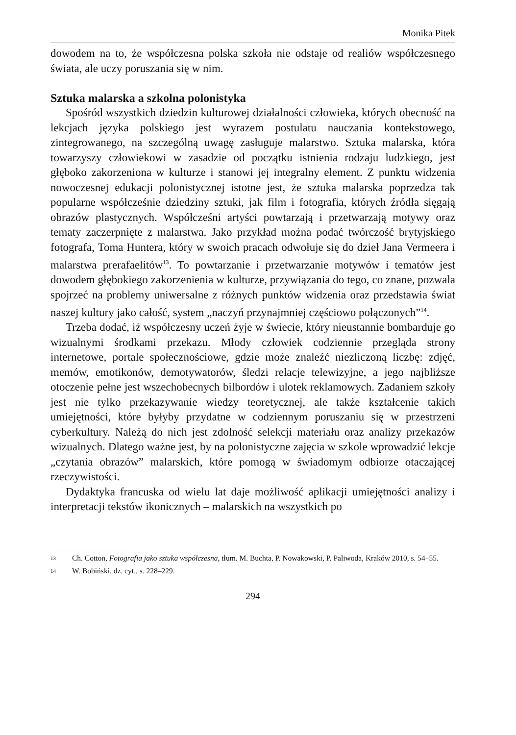Monika Pitek
dowodem na to, że współczesna polska szkoła nie odstaje od realiów współczesnego świata, ale uczy poruszania się w nim.
Sztuka malarska a szkolna polonistyka
Spośród wszystkich dziedzin kulturowej działalności człowieka, których obecność na lekcjach języka polskiego jest wyrazem postulatu nauczania kontekstowego, zintegrowanego, na szczególną uwagę zasługuje malarstwo. Sztuka malarska, która towarzyszy człowiekowi w zasadzie od początku istnienia rodzaju ludzkiego, jest głęboko zakorzeniona w kulturze i stanowi jej integralny element. Z punktu widzenia nowoczesnej edukacji polonistycznej istotne jest, że sztuka malarska poprzedza tak popularne współcześnie dziedziny sztuki, jak film i fotografia, których źródła sięgają obrazów plastycznych. Współcześni artyści powtarzają i przetwarzają motywy oraz tematy zaczerpnięte z malarstwa. Jako przykład można podać twórczość brytyjskiego fotografa, Toma Huntera, który w swoich pracach odwołuje się do dzieł Jana Vermeera i malarstwa prerafaelitów<sup>13</sup>. To powtarzanie i przetwarzanie motywów i tematów jest dowodem głębokiego zakorzenienia w kulturze, przywiązania do tego, co znane, pozwala spojrzeć na problemy uniwersalne z różnych punktów widzenia oraz przedstawia świat naszej kultury jako całość, system „naczyń przynajmniej częściowo połączonych”<sup>14</sup>.
Trzeba dodać, iż współczesny uczeń żyje w świecie, który nieustannie bombarduje go wizualnymi środkami przekazu. Młody człowiek codziennie przegląda strony internetowe, portale społecznościowe, gdzie może znaleźć niezliczoną liczbę: zdjęć, memów, emotikonów, demotywatorów, śledzi relacje telewizyjne, a jego najbliższe otoczenie pełne jest wszechobecnych bilbordów i ulotek reklamowych. Zadaniem szkoły jest nie tylko przekazywanie wiedzy teoretycznej, ale także kształcenie takich umiejętności, które byłyby przydatne w codziennym poruszaniu się w przestrzeni cyberkultury. Należą do nich jest zdolność selekcji materiału oraz analizy przekazów wizualnych. Dlatego ważne jest, by na polonistyczne zajęcia w szkole wprowadzić lekcje „czytania obrazów” malarskich, które pomogą w świadomym odbiorze otaczającej rzeczywistości.
Dydaktyka francuska od wielu lat daje możliwość aplikacji umiejętności analizy i interpretacji tekstów ikonicznych – malarskich na wszystkich po
13
Ch. Cotton, Fotografia jako sztuka współczesna, tłum. M. Buchta, P. Nowakowski, P. Paliwoda, Kraków 2010, s. 54–55.
14
W. Bobiński, dz. cyt., s. 228–229.
294